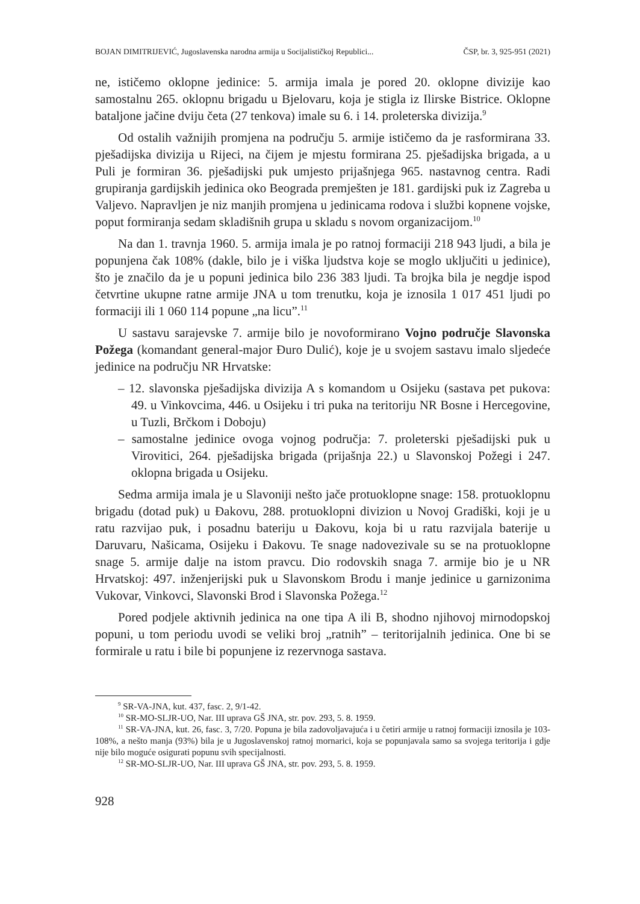BOJAN DIMITRIJEVIĆ, Jugoslavenska narodna armija u Socijalističkoj Republici... ČSP, br. 3, 925-951 (2021)
ne, ističemo oklopne jedinice: 5. armija imala je pored 20. oklopne divizije kao samostalnu 265. oklopnu brigadu u Bjelovaru, koja je stigla iz Ilirske Bistrice. Oklopne bataljone jačine dviju četa (27 tenkova) imale su 6. i 14. proleterska divizija.<sup>9</sup>
Od ostalih važnijih promjena na području 5. armije ističemo da je rasformirana 33. pješadijska divizija u Rijeci, na čijem je mjestu formirana 25. pješadijska brigada, a u Puli je formiran 36. pješadijski puk umjesto prijašnjega 965. nastavnog centra. Radi grupiranja gardijskih jedinica oko Beograda premješten je 181. gardijski puk iz Zagreba u Valjevo. Napravljen je niz manjih promjena u jedinicama rodova i službi kopnene vojske, poput formiranja sedam skladišnih grupa u skladu s novom organizacijom.<sup>10</sup>
Na dan 1. travnja 1960. 5. armija imala je po ratnoj formaciji 218 943 ljudi, a bila je popunjena čak 108% (dakle, bilo je i viška ljudstva koje se moglo uključiti u jedinice), što je značilo da je u popuni jedinica bilo 236 383 ljudi. Ta brojka bila je negdje ispod četvrtine ukupne ratne armije JNA u tom trenutku, koja je iznosila 1 017 451 ljudi po formaciji ili 1 060 114 popune „na licu”.<sup>11</sup>
U sastavu sarajevske 7. armije bilo je novoformirano Vojno područje Slavonska Požega (komandant general-major Đuro Dulić), koje je u svojem sastavu imalo sljedeće jedinice na području NR Hrvatske:
– 12. slavonska pješadijska divizija A s komandom u Osijeku (sastava pet pukova: 49. u Vinkovcima, 446. u Osijeku i tri puka na teritoriju NR Bosne i Hercegovine, u Tuzli, Brčkom i Doboju)
– samostalne jedinice ovoga vojnog područja: 7. proleterski pješadijski puk u Virovitici, 264. pješadijska brigada (prijašnja 22.) u Slavonskoj Požegi i 247. oklopna brigada u Osijeku.
Sedma armija imala je u Slavoniji nešto jače protuoklopne snage: 158. protuoklopnu brigadu (dotad puk) u Đakovu, 288. protuoklopni divizion u Novoj Gradiški, koji je u ratu razvijao puk, i posadnu bateriju u Đakovu, koja bi u ratu razvijala baterije u Daruvaru, Našicama, Osijeku i Đakovu. Te snage nadovezivale su se na protuoklopne snage 5. armije dalje na istom pravcu. Dio rodovskih snaga 7. armije bio je u NR Hrvatskoj: 497. inženjerijski puk u Slavonskom Brodu i manje jedinice u garnizonima Vukovar, Vinkovci, Slavonski Brod i Slavonska Požega.<sup>12</sup>
Pored podjele aktivnih jedinica na one tipa A ili B, shodno njihovoj mirnodopskoj popuni, u tom periodu uvodi se veliki broj „ratnih” – teritorijalnih jedinica. One bi se formirale u ratu i bile bi popunjene iz rezervnoga sastava.
<sup>9</sup> SR-VA-JNA, kut. 437, fasc. 2, 9/1-42.
<sup>10</sup> SR-MO-SLJR-UO, Nar. III uprava GŠ JNA, str. pov. 293, 5. 8. 1959.
<sup>11</sup> SR-VA-JNA, kut. 26, fasc. 3, 7/20. Popuna je bila zadovoljavajuća i u četiri armije u ratnoj formaciji iznosila je 103-108%, a nešto manja (93%) bila je u Jugoslavenskoj ratnoj mornarici, koja se popunjavala samo sa svojega teritorija i gdje nije bilo moguće osigurati popunu svih specijalnosti.
<sup>12</sup> SR-MO-SLJR-UO, Nar. III uprava GŠ JNA, str. pov. 293, 5. 8. 1959.
928